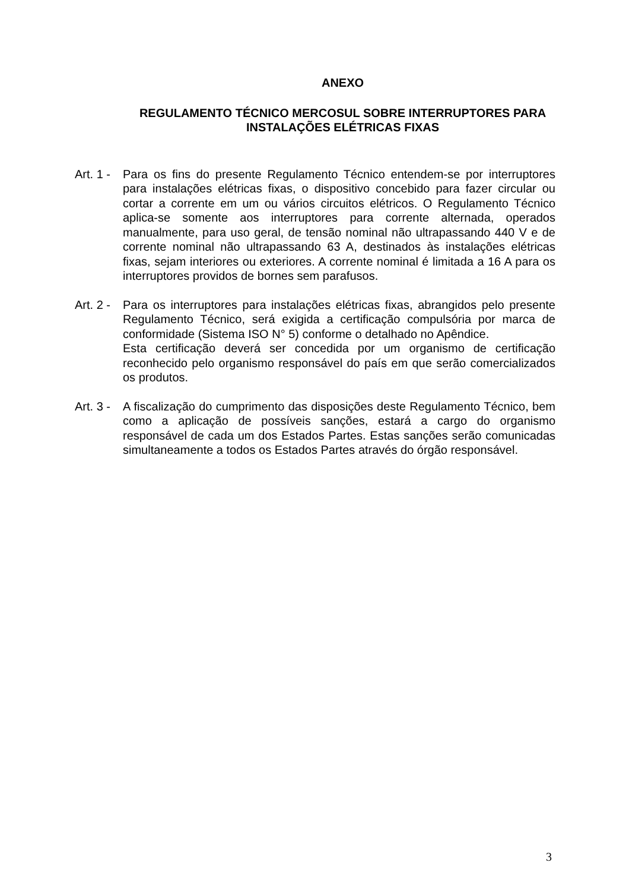ANEXO
REGULAMENTO TÉCNICO MERCOSUL SOBRE INTERRUPTORES PARA
INSTALAÇÕES ELÉTRICAS FIXAS
Art. 1 -
Para os fins do presente Regulamento Técnico entendem-se por interruptores para instalações elétricas fixas, o dispositivo concebido para fazer circular ou cortar a corrente em um ou vários circuitos elétricos. O Regulamento Técnico aplica-se somente aos interruptores para corrente alternada, operados manualmente, para uso geral, de tensão nominal não ultrapassando 440 V e de corrente nominal não ultrapassando 63 A, destinados às instalações elétricas fixas, sejam interiores ou exteriores. A corrente nominal é limitada a 16 A para os interruptores providos de bornes sem parafusos.
Art. 2 -
Para os interruptores para instalações elétricas fixas, abrangidos pelo presente Regulamento Técnico, será exigida a certificação compulsória por marca de conformidade (Sistema ISO N° 5) conforme o detalhado no Apêndice.
Esta certificação deverá ser concedida por um organismo de certificação reconhecido pelo organismo responsável do país em que serão comercializados os produtos.
Art. 3 -
A fiscalização do cumprimento das disposições deste Regulamento Técnico, bem como a aplicação de possíveis sanções, estará a cargo do organismo responsável de cada um dos Estados Partes. Estas sanções serão comunicadas simultaneamente a todos os Estados Partes através do órgão responsável.
3